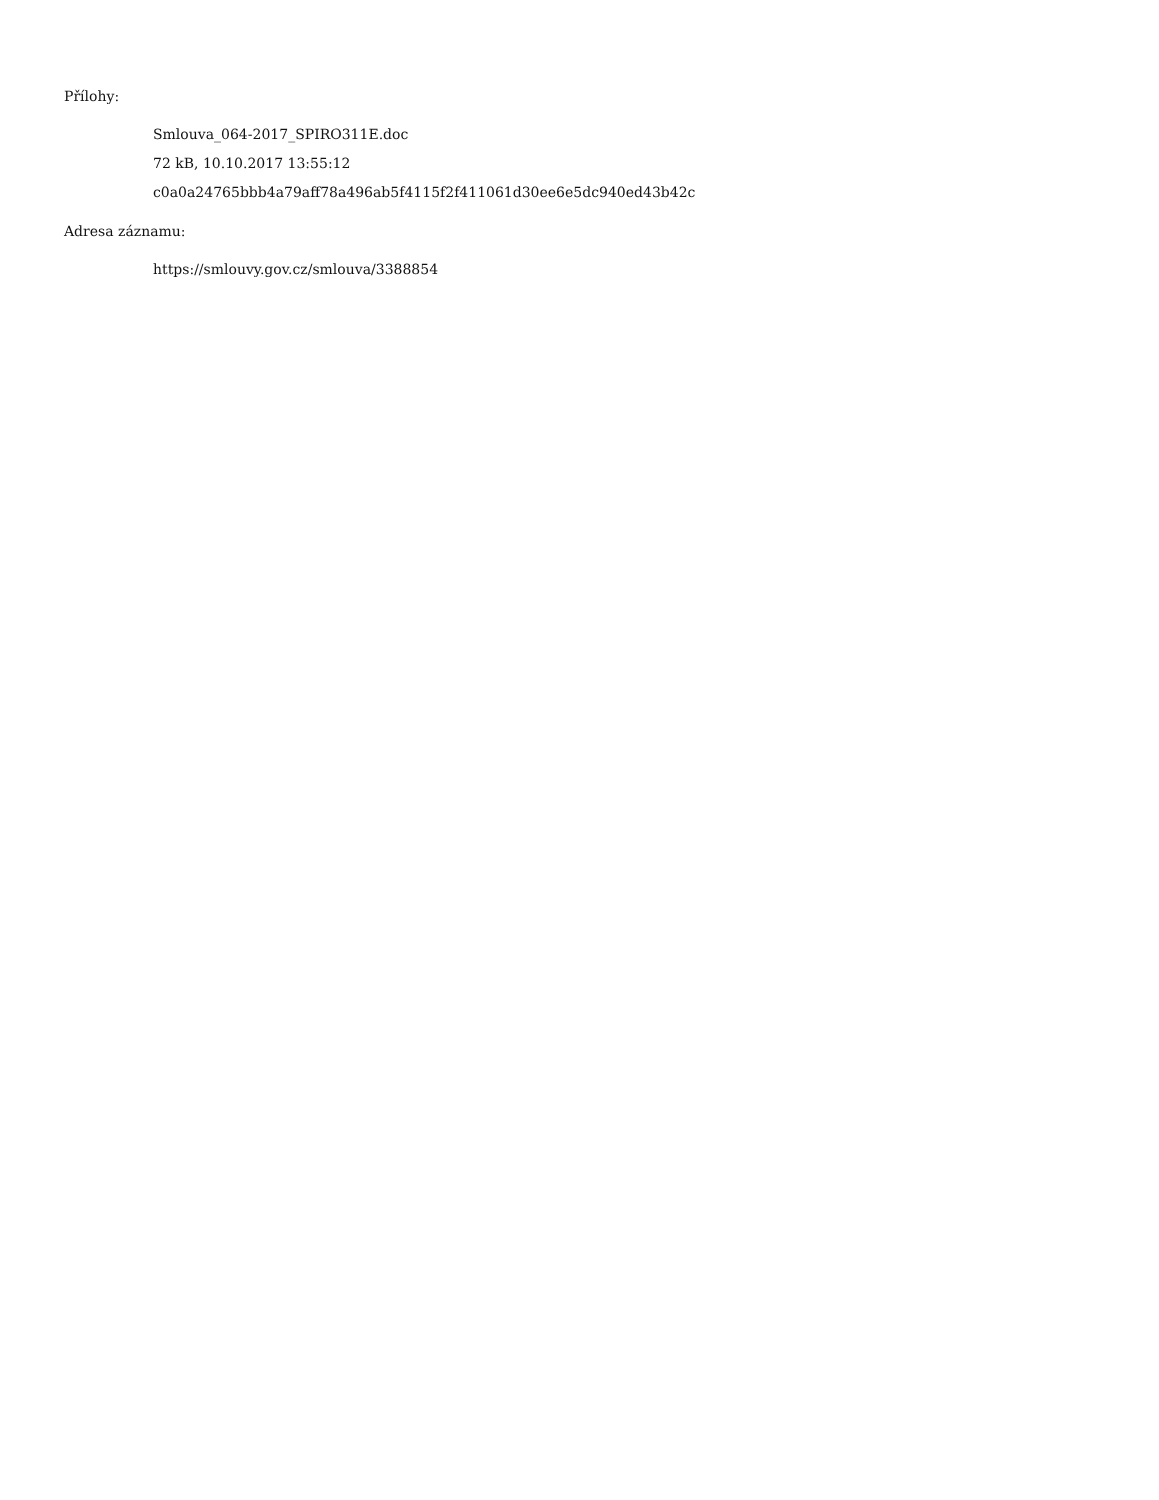Přílohy:
Smlouva_064-2017_SPIRO311E.doc
72 kB, 10.10.2017 13:55:12
c0a0a24765bbb4a79aff78a496ab5f4115f2f411061d30ee6e5dc940ed43b42c
Adresa záznamu:
https://smlouvy.gov.cz/smlouva/3388854